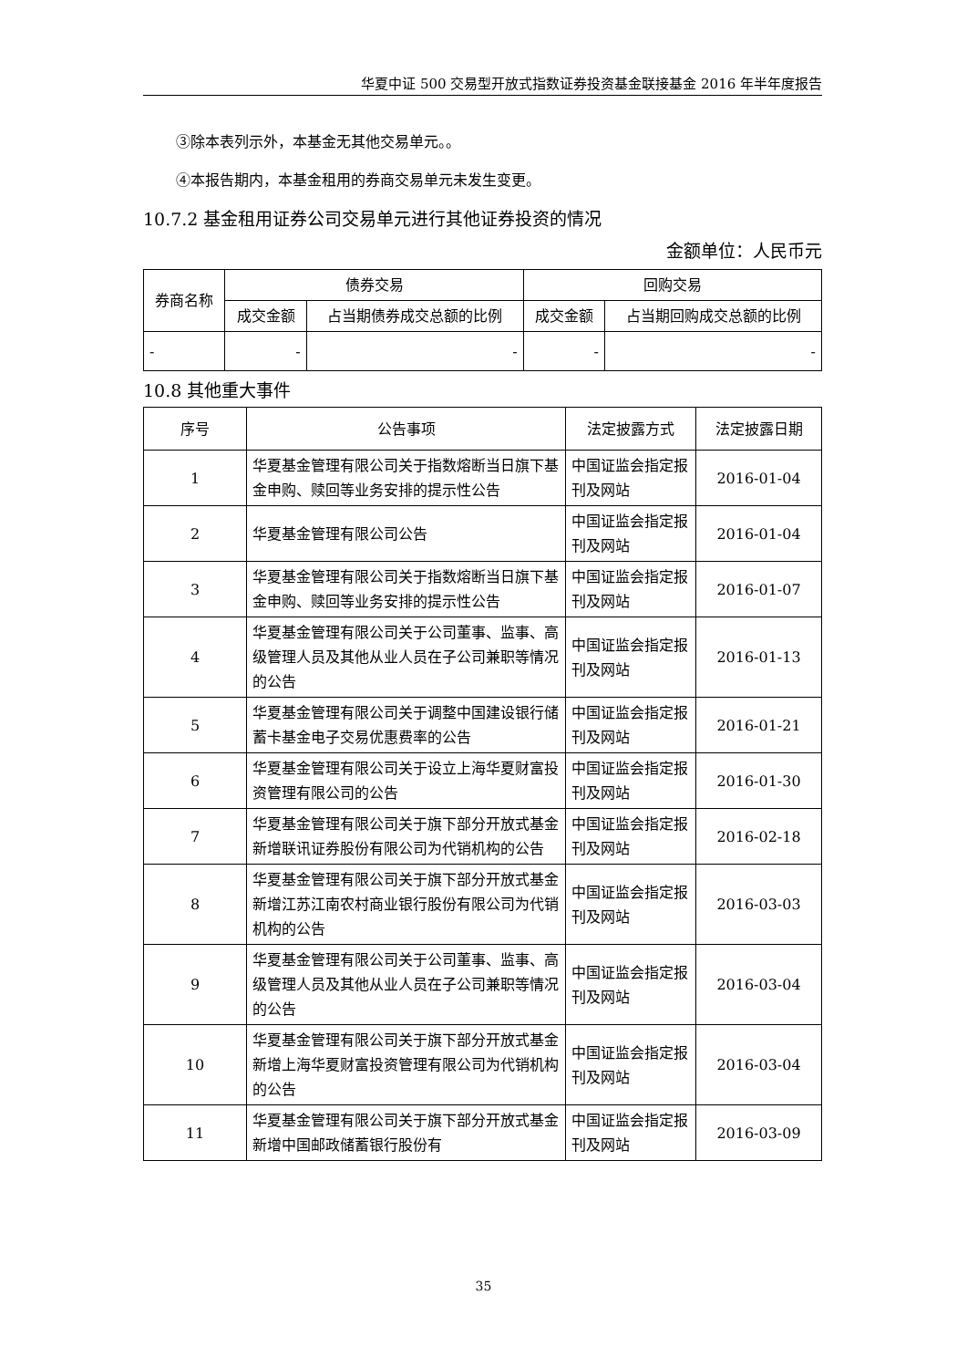华夏中证 500 交易型开放式指数证券投资基金联接基金 2016 年半年度报告
③除本表列示外，本基金无其他交易单元。。
④本报告期内，本基金租用的券商交易单元未发生变更。
10.7.2 基金租用证券公司交易单元进行其他证券投资的情况
金额单位：人民币元
| 券商名称 | 债券交易 | | 回购交易 | |
| --- | --- | --- | --- | --- |
| | 成交金额 | 占当期债券成交总额的比例 | 成交金额 | 占当期回购成交总额的比例 |
| - | - | - | - | - |
10.8 其他重大事件
| 序号 | 公告事项 | 法定披露方式 | 法定披露日期 |
| --- | --- | --- | --- |
| 1 | 华夏基金管理有限公司关于指数熔断当日旗下基金申购、赎回等业务安排的提示性公告 | 中国证监会指定报刊及网站 | 2016-01-04 |
| 2 | 华夏基金管理有限公司公告 | 中国证监会指定报刊及网站 | 2016-01-04 |
| 3 | 华夏基金管理有限公司关于指数熔断当日旗下基金申购、赎回等业务安排的提示性公告 | 中国证监会指定报刊及网站 | 2016-01-07 |
| 4 | 华夏基金管理有限公司关于公司董事、监事、高级管理人员及其他从业人员在子公司兼职等情况的公告 | 中国证监会指定报刊及网站 | 2016-01-13 |
| 5 | 华夏基金管理有限公司关于调整中国建设银行储蓄卡基金电子交易优惠费率的公告 | 中国证监会指定报刊及网站 | 2016-01-21 |
| 6 | 华夏基金管理有限公司关于设立上海华夏财富投资管理有限公司的公告 | 中国证监会指定报刊及网站 | 2016-01-30 |
| 7 | 华夏基金管理有限公司关于旗下部分开放式基金新增联讯证券股份有限公司为代销机构的公告 | 中国证监会指定报刊及网站 | 2016-02-18 |
| 8 | 华夏基金管理有限公司关于旗下部分开放式基金新增江苏江南农村商业银行股份有限公司为代销机构的公告 | 中国证监会指定报刊及网站 | 2016-03-03 |
| 9 | 华夏基金管理有限公司关于公司董事、监事、高级管理人员及其他从业人员在子公司兼职等情况的公告 | 中国证监会指定报刊及网站 | 2016-03-04 |
| 10 | 华夏基金管理有限公司关于旗下部分开放式基金新增上海华夏财富投资管理有限公司为代销机构的公告 | 中国证监会指定报刊及网站 | 2016-03-04 |
| 11 | 华夏基金管理有限公司关于旗下部分开放式基金新增中国邮政储蓄银行股份有 | 中国证监会指定报刊及网站 | 2016-03-09 |
35